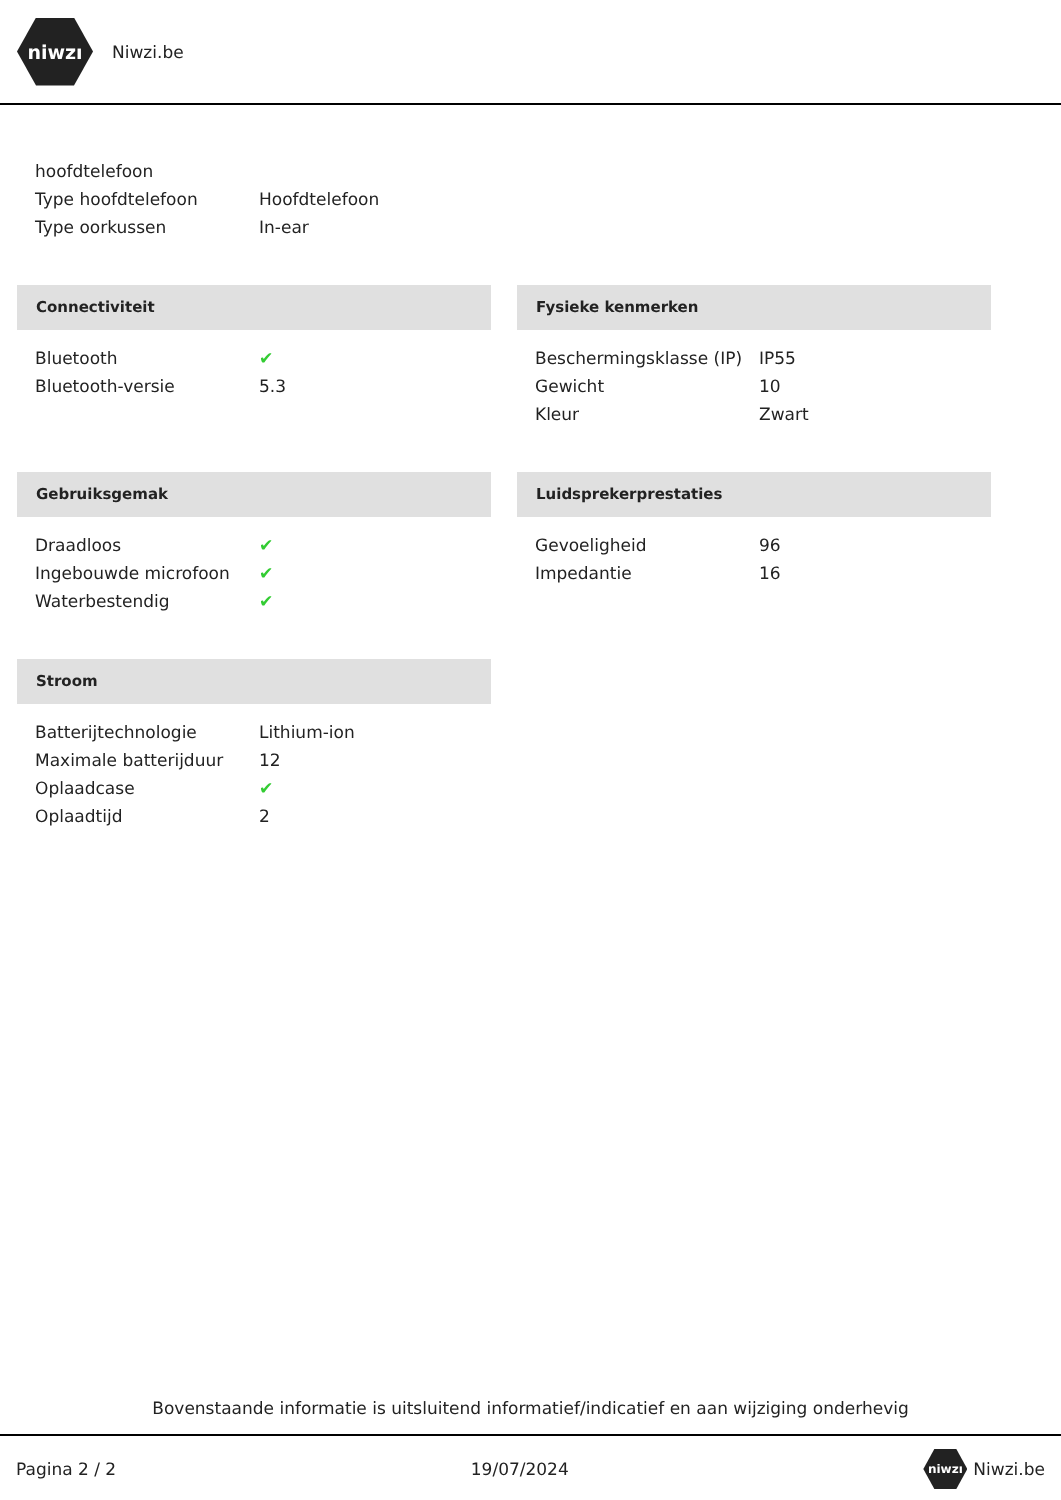niwzı
Niwzi.be
| hoofdtelefoon | |
| Type hoofdtelefoon | Hoofdtelefoon |
| Type oorkussen | In-ear |
Connectiviteit
| Bluetooth | ✔ |
| Bluetooth-versie | 5.3 |
Fysieke kenmerken
| Beschermingsklasse (IP) | IP55 |
| Gewicht | 10 |
| Kleur | Zwart |
Gebruiksgemak
| Draadloos | ✔ |
| Ingebouwde microfoon | ✔ |
| Waterbestendig | ✔ |
Luidsprekerprestaties
| Gevoeligheid | 96 |
| Impedantie | 16 |
Stroom
| Batterijtechnologie | Lithium-ion |
| Maximale batterijduur | 12 |
| Oplaadcase | ✔ |
| Oplaadtijd | 2 |
Bovenstaande informatie is uitsluitend informatief/indicatief en aan wijziging onderhevig
Pagina 2 / 2 19/07/2024 niwzı Niwzi.be